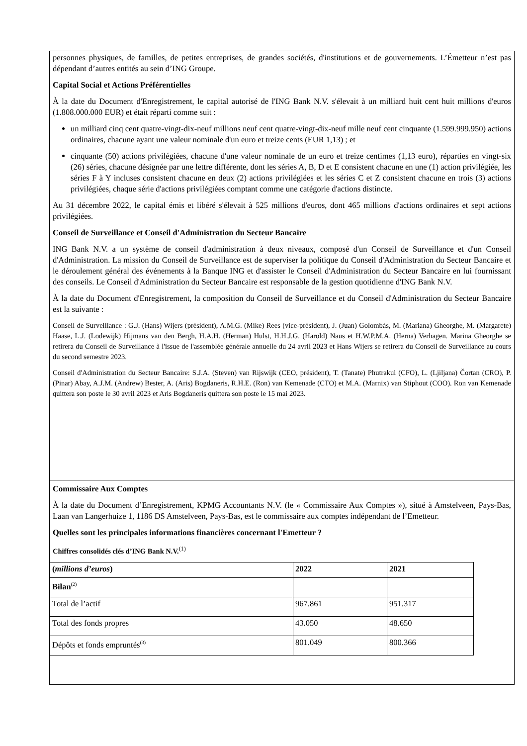personnes physiques, de familles, de petites entreprises, de grandes sociétés, d'institutions et de gouvernements. L’Émetteur n’est pas dépendant d’autres entités au sein d’ING Groupe.
Capital Social et Actions Préférentielles
À la date du Document d'Enregistrement, le capital autorisé de l'ING Bank N.V. s'élevait à un milliard huit cent huit millions d'euros (1.808.000.000 EUR) et était réparti comme suit :
un milliard cinq cent quatre-vingt-dix-neuf millions neuf cent quatre-vingt-dix-neuf mille neuf cent cinquante (1.599.999.950) actions ordinaires, chacune ayant une valeur nominale d'un euro et treize cents (EUR 1,13) ; et
cinquante (50) actions privilégiées, chacune d'une valeur nominale de un euro et treize centimes (1,13 euro), réparties en vingt-six (26) séries, chacune désignée par une lettre différente, dont les séries A, B, D et E consistent chacune en une (1) action privilégiée, les séries F à Y incluses consistent chacune en deux (2) actions privilégiées et les séries C et Z consistent chacune en trois (3) actions privilégiées, chaque série d'actions privilégiées comptant comme une catégorie d'actions distincte.
Au 31 décembre 2022, le capital émis et libéré s'élevait à 525 millions d'euros, dont 465 millions d'actions ordinaires et sept actions privilégiées.
Conseil de Surveillance et Conseil d'Administration du Secteur Bancaire
ING Bank N.V. a un système de conseil d'administration à deux niveaux, composé d'un Conseil de Surveillance et d'un Conseil d'Administration. La mission du Conseil de Surveillance est de superviser la politique du Conseil d'Administration du Secteur Bancaire et le déroulement général des événements à la Banque ING et d'assister le Conseil d'Administration du Secteur Bancaire en lui fournissant des conseils. Le Conseil d'Administration du Secteur Bancaire est responsable de la gestion quotidienne d'ING Bank N.V.
À la date du Document d'Enregistrement, la composition du Conseil de Surveillance et du Conseil d'Administration du Secteur Bancaire est la suivante :
Conseil de Surveillance : G.J. (Hans) Wijers (président), A.M.G. (Mike) Rees (vice-président), J. (Juan) Golombás, M. (Mariana) Gheorghe, M. (Margarete) Haase, L.J. (Lodewijk) Hijmans van den Bergh, H.A.H. (Herman) Hulst, H.H.J.G. (Harold) Naus et H.W.P.M.A. (Herna) Verhagen. Marina Gheorghe se retirera du Conseil de Surveillance à l'issue de l'assemblée générale annuelle du 24 avril 2023 et Hans Wijers se retirera du Conseil de Surveillance au cours du second semestre 2023.
Conseil d'Administration du Secteur Bancaire: S.J.A. (Steven) van Rijswijk (CEO, président), T. (Tanate) Phutrakul (CFO), L. (Ljiljana) Čortan (CRO), P. (Pinar) Abay, A.J.M. (Andrew) Bester, A. (Aris) Bogdaneris, R.H.E. (Ron) van Kemenade (CTO) et M.A. (Marnix) van Stiphout (COO). Ron van Kemenade quittera son poste le 30 avril 2023 et Aris Bogdaneris quittera son poste le 15 mai 2023.
Commissaire Aux Comptes
À la date du Document d’Enregistrement, KPMG Accountants N.V. (le « Commissaire Aux Comptes »), situé à Amstelveen, Pays-Bas, Laan van Langerhuize 1, 1186 DS Amstelveen, Pays-Bas, est le commissaire aux comptes indépendant de l’Emetteur.
Quelles sont les principales informations financières concernant l'Emetteur ?
Chiffres consolidés clés d’ING Bank N.V.<sup>(1)</sup>
| ( millions d’euros ) | 2022 | 2021 |
| --- | --- | --- |
| Bilan<sup>(2)</sup> | | |
| Total de l’actif | 967.861 | 951.317 |
| Total des fonds propres | 43.050 | 48.650 |
| Dépôts et fonds empruntés<sup>(3)</sup> | 801.049 | 800.366 |